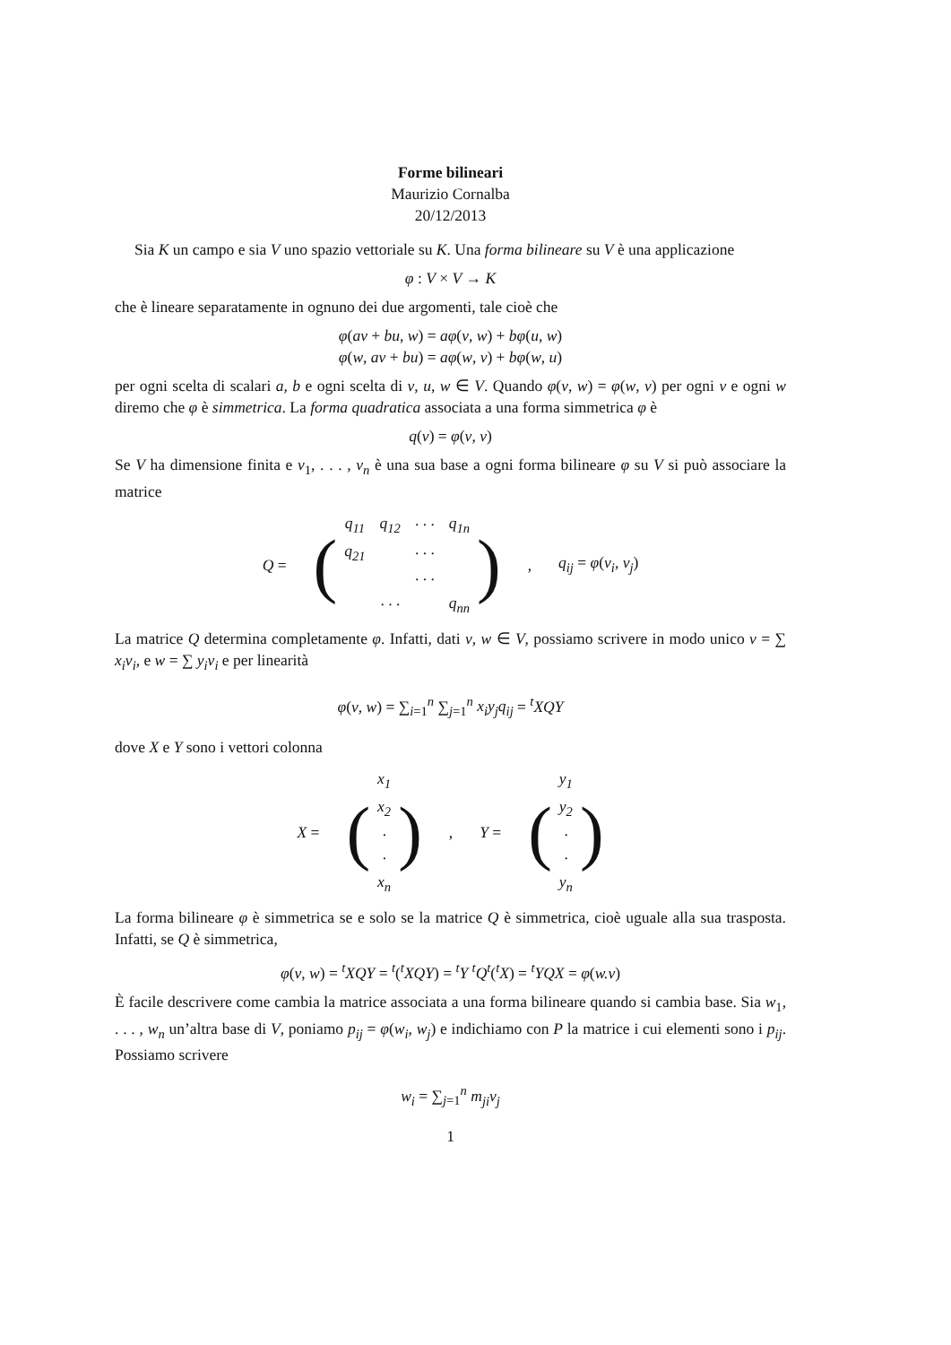Forme bilineari
Maurizio Cornalba
20/12/2013
Sia K un campo e sia V uno spazio vettoriale su K. Una forma bilineare su V è una applicazione
φ : V × V → K
che è lineare separatamente in ognuno dei due argomenti, tale cioè che
φ(av + bu, w) = aφ(v, w) + bφ(u, w)
φ(w, av + bu) = aφ(w, v) + bφ(w, u)
per ogni scelta di scalari a, b e ogni scelta di v, u, w ∈ V. Quando φ(v, w) = φ(w, v) per ogni v e ogni w diremo che φ è simmetrica. La forma quadratica associata a una forma simmetrica φ è
q(v) = φ(v, v)
Se V ha dimensione finita e v<sub>1</sub>, . . . , v<sub>n</sub> è una sua base a ogni forma bilineare φ su V si può associare la matrice
Q = (
| q<sub>11</sub> | q<sub>12</sub> | · · · | q<sub>1n</sub> |
| q<sub>21</sub> | | · · · | |
| | | · · · | |
| | · · · | | q<sub>nn</sub> |
), q<sub>ij</sub> = φ(v<sub>i</sub>, v<sub>j</sub>)
La matrice Q determina completamente φ. Infatti, dati v, w ∈ V, possiamo scrivere in modo unico v = ∑ x<sub>i</sub>v<sub>i</sub>, e w = ∑ y<sub>i</sub>v<sub>i</sub> e per linearità
φ(v, w) = ∑<sub>i=1</sub><sup>n</sup> ∑<sub>j=1</sub><sup>n</sup> x<sub>i</sub>y<sub>j</sub>q<sub>ij</sub> = <sup>t</sup>XQY
dove X e Y sono i vettori colonna
X = (
| x<sub>1</sub> |
| x<sub>2</sub> |
| · |
| · |
| x<sub>n</sub> |
), Y = (
| y<sub>1</sub> |
| y<sub>2</sub> |
| · |
| · |
| y<sub>n</sub> |
)
La forma bilineare φ è simmetrica se e solo se la matrice Q è simmetrica, cioè uguale alla sua trasposta. Infatti, se Q è simmetrica,
φ(v, w) = <sup>t</sup>XQY = <sup>t</sup>(<sup>t</sup>XQY) = <sup>t</sup>Y <sup>t</sup>Q<sup>t</sup>(<sup>t</sup>X) = <sup>t</sup>YQX = φ(w.v)
È facile descrivere come cambia la matrice associata a una forma bilineare quando si cambia base. Sia w<sub>1</sub>, . . . , w<sub>n</sub> un’altra base di V, poniamo p<sub>ij</sub> = φ(w<sub>i</sub>, w<sub>j</sub>) e indichiamo con P la matrice i cui elementi sono i p<sub>ij</sub>. Possiamo scrivere
w<sub>i</sub> = ∑<sub>j=1</sub><sup>n</sup> m<sub>ji</sub>v<sub>j</sub>
1